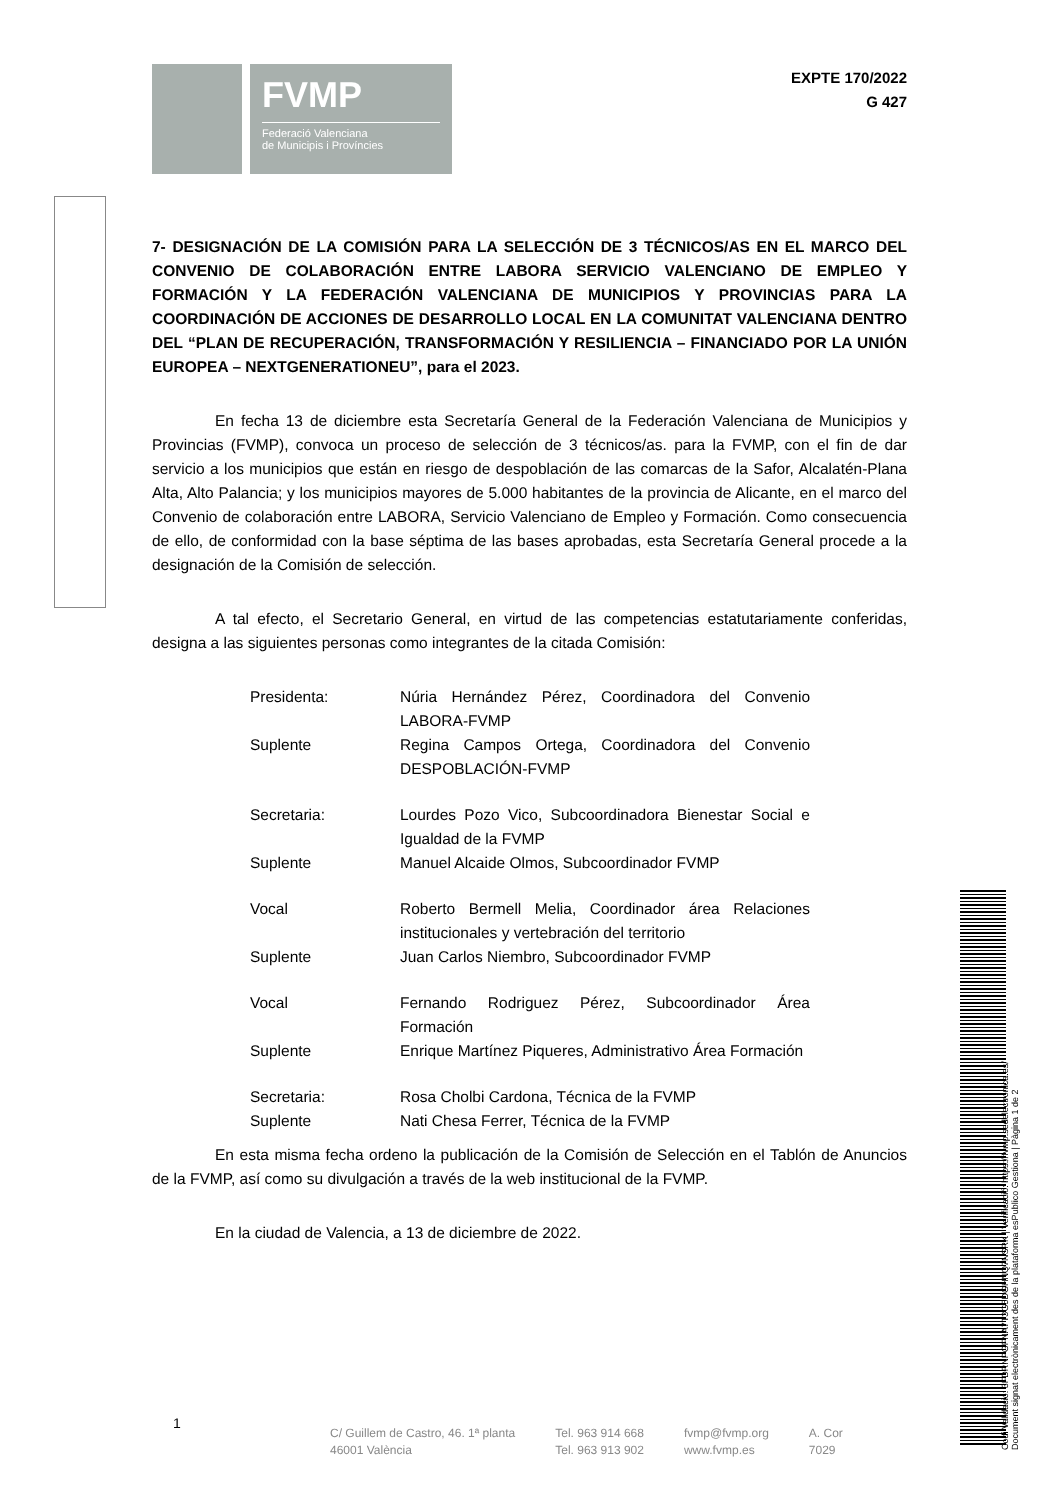FVMP
Federació Valenciana
de Municipis i Províncies
EXPTE 170/2022
G 427
7- DESIGNACIÓN DE LA COMISIÓN PARA LA SELECCIÓN DE 3 TÉCNICOS/AS EN EL MARCO DEL CONVENIO DE COLABORACIÓN ENTRE LABORA SERVICIO VALENCIANO DE EMPLEO Y FORMACIÓN Y LA FEDERACIÓN VALENCIANA DE MUNICIPIOS Y PROVINCIAS PARA LA COORDINACIÓN DE ACCIONES DE DESARROLLO LOCAL EN LA COMUNITAT VALENCIANA DENTRO DEL “PLAN DE RECUPERACIÓN, TRANSFORMACIÓN Y RESILIENCIA – FINANCIADO POR LA UNIÓN EUROPEA – NEXTGENERATIONEU”, para el 2023.
En fecha 13 de diciembre esta Secretaría General de la Federación Valenciana de Municipios y Provincias (FVMP), convoca un proceso de selección de 3 técnicos/as. para la FVMP, con el fin de dar servicio a los municipios que están en riesgo de despoblación de las comarcas de la Safor, Alcalatén-Plana Alta, Alto Palancia; y los municipios mayores de 5.000 habitantes de la provincia de Alicante, en el marco del Convenio de colaboración entre LABORA, Servicio Valenciano de Empleo y Formación. Como consecuencia de ello, de conformidad con la base séptima de las bases aprobadas, esta Secretaría General procede a la designación de la Comisión de selección.
A tal efecto, el Secretario General, en virtud de las competencias estatutariamente conferidas, designa a las siguientes personas como integrantes de la citada Comisión:
| Presidenta: | Núria Hernández Pérez, Coordinadora del Convenio LABORA-FVMP |
| Suplente | Regina Campos Ortega, Coordinadora del Convenio DESPOBLACIÓN-FVMP |
| Secretaria: | Lourdes Pozo Vico, Subcoordinadora Bienestar Social e Igualdad de la FVMP |
| Suplente | Manuel Alcaide Olmos, Subcoordinador FVMP |
| Vocal | Roberto Bermell Melia, Coordinador área Relaciones institucionales y vertebración del territorio |
| Suplente | Juan Carlos Niembro, Subcoordinador FVMP |
| Vocal | Fernando Rodriguez Pérez, Subcoordinador Área Formación |
| Suplente | Enrique Martínez Piqueres, Administrativo Área Formación |
| Secretaria: | Rosa Cholbi Cardona, Técnica de la FVMP |
| Suplente | Nati Chesa Ferrer, Técnica de la FVMP |
En esta misma fecha ordeno la publicación de la Comisión de Selección en el Tablón de Anuncios de la FVMP, así como su divulgación a través de la web institucional de la FVMP.
En la ciudad de Valencia, a 13 de diciembre de 2022.
1
C/ Guillem de Castro, 46. 1ª planta
46001 València
Tel. 963 914 668
Tel. 963 913 902
fvmp@fvmp.org
www.fvmp.es
A. Cor
7029
Codi Validació: 3FDRNPGFNA7T3G5DGHNQ7NSRK | Verificació: https://fvmp.sedelectronica.es/
Document signat electrònicament des de la plataforma esPublico Gestiona | Pàgina 1 de 2